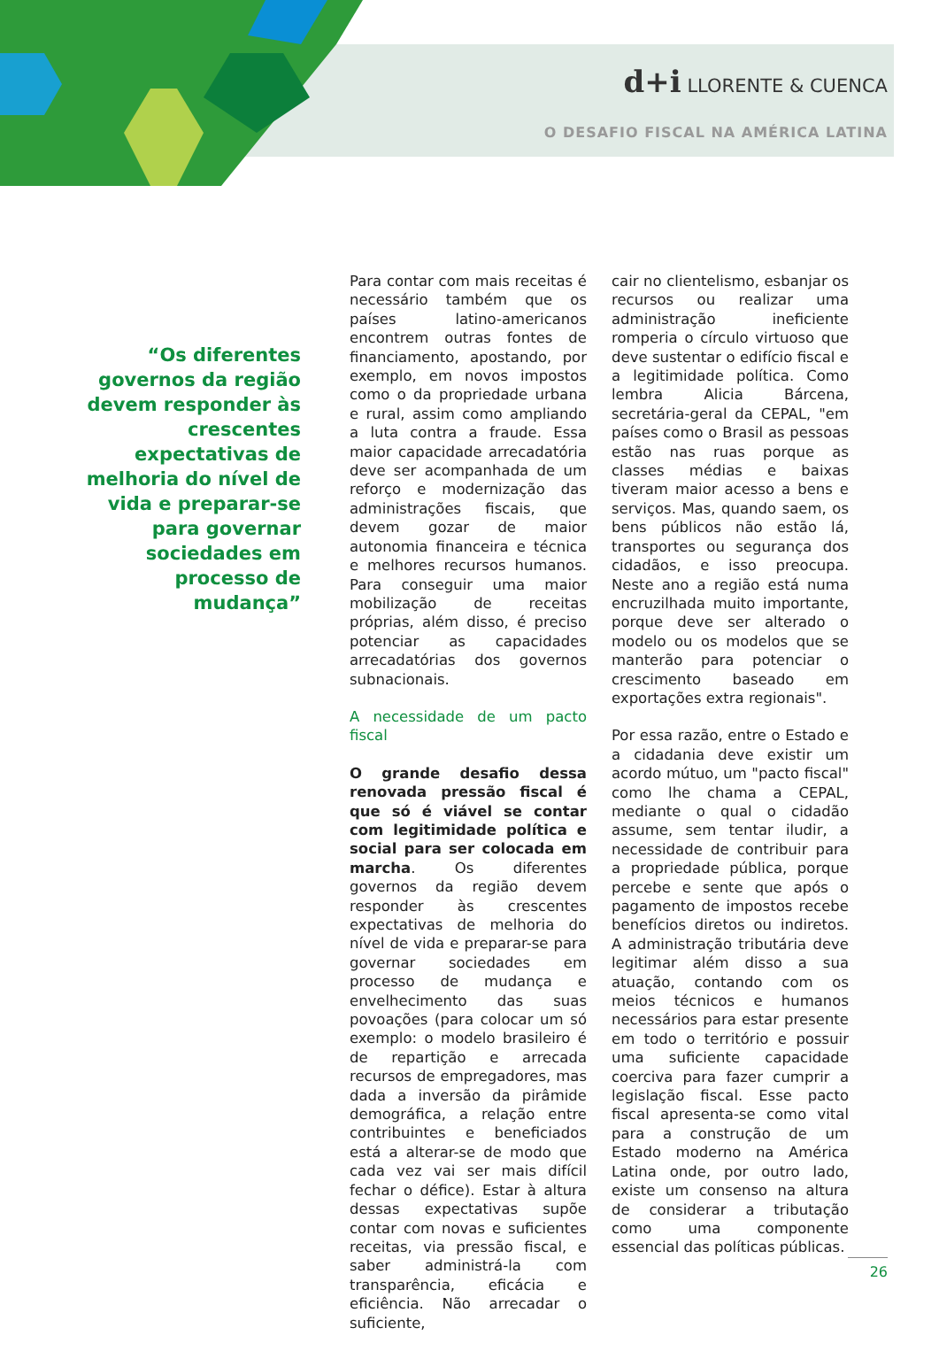d+i LLORENTE & CUENCA
O DESAFIO FISCAL NA AMÉRICA LATINA
“Os diferentes governos da região devem responder às crescentes expectativas de melhoria do nível de vida e preparar-se para governar sociedades em processo de mudança”
Para contar com mais receitas é necessário também que os países latino-americanos encontrem outras fontes de financiamento, apostando, por exemplo, em novos impostos como o da propriedade urbana e rural, assim como ampliando a luta contra a fraude. Essa maior capacidade arrecadatória deve ser acompanhada de um reforço e modernização das administrações fiscais, que devem gozar de maior autonomia financeira e técnica e melhores recursos humanos. Para conseguir uma maior mobilização de receitas próprias, além disso, é preciso potenciar as capacidades arrecadatórias dos governos subnacionais.
A necessidade de um pacto fiscal
O grande desafio dessa renovada pressão fiscal é que só é viável se contar com legitimidade política e social para ser colocada em marcha. Os diferentes governos da região devem responder às crescentes expectativas de melhoria do nível de vida e preparar-se para governar sociedades em processo de mudança e envelhecimento das suas povoações (para colocar um só exemplo: o modelo brasileiro é de repartição e arrecada recursos de empregadores, mas dada a inversão da pirâmide demográfica, a relação entre contribuintes e beneficiados está a alterar-se de modo que cada vez vai ser mais difícil fechar o défice). Estar à altura dessas expectativas supõe contar com novas e suficientes receitas, via pressão fiscal, e saber administrá-la com transparência, eficácia e eficiência. Não arrecadar o suficiente,
cair no clientelismo, esbanjar os recursos ou realizar uma administração ineficiente romperia o círculo virtuoso que deve sustentar o edifício fiscal e a legitimidade política. Como lembra Alicia Bárcena, secretária-geral da CEPAL, "em países como o Brasil as pessoas estão nas ruas porque as classes médias e baixas tiveram maior acesso a bens e serviços. Mas, quando saem, os bens públicos não estão lá, transportes ou segurança dos cidadãos, e isso preocupa. Neste ano a região está numa encruzilhada muito importante, porque deve ser alterado o modelo ou os modelos que se manterão para potenciar o crescimento baseado em exportações extra regionais".
Por essa razão, entre o Estado e a cidadania deve existir um acordo mútuo, um "pacto fiscal" como lhe chama a CEPAL, mediante o qual o cidadão assume, sem tentar iludir, a necessidade de contribuir para a propriedade pública, porque percebe e sente que após o pagamento de impostos recebe benefícios diretos ou indiretos. A administração tributária deve legitimar além disso a sua atuação, contando com os meios técnicos e humanos necessários para estar presente em todo o território e possuir uma suficiente capacidade coerciva para fazer cumprir a legislação fiscal. Esse pacto fiscal apresenta-se como vital para a construção de um Estado moderno na América Latina onde, por outro lado, existe um consenso na altura de considerar a tributação como uma componente essencial das políticas públicas.
26